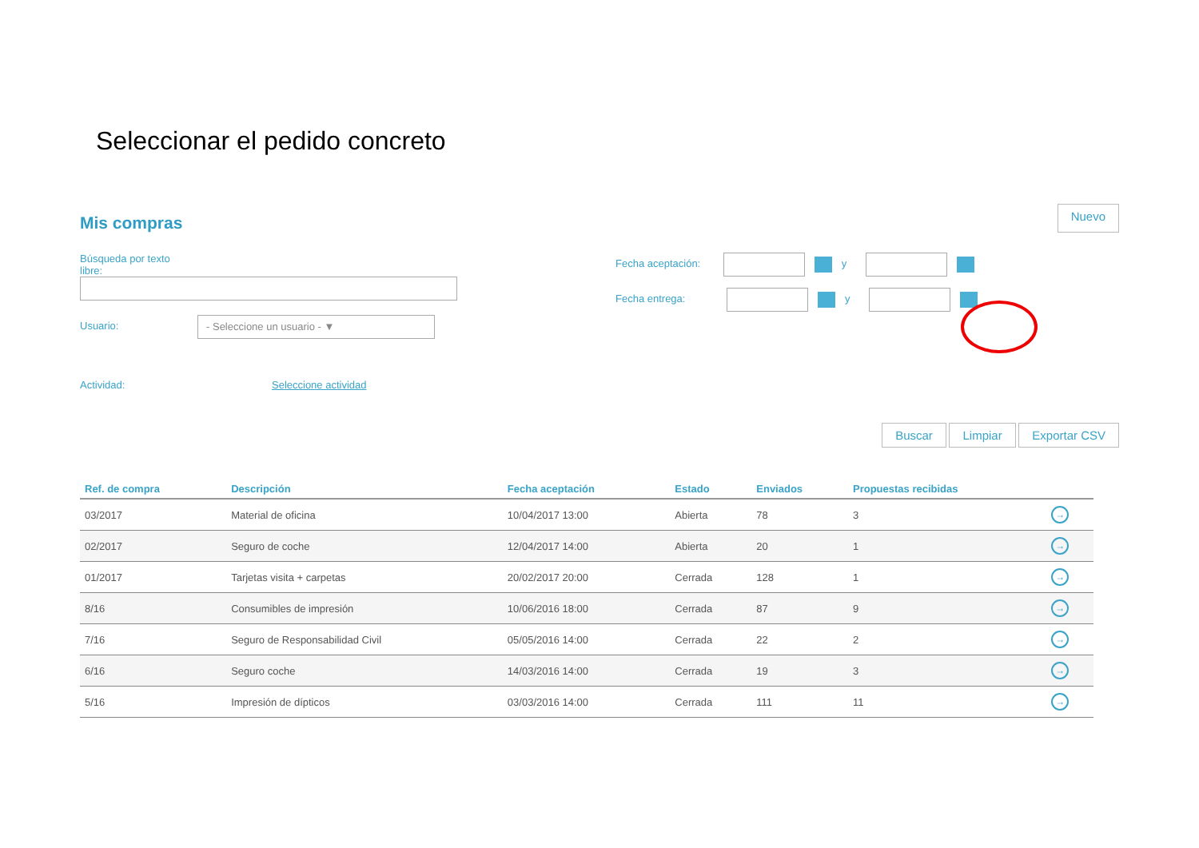Seleccionar el pedido concreto
Mis compras
Nuevo
Búsqueda por texto
libre:
Usuario: - Seleccione un usuario - ▼
Actividad: Seleccione actividad
Fecha aceptación: y
Fecha entrega: y
Buscar Limpiar Exportar CSV
| Ref. de compra | Descripción | Fecha aceptación | Estado | Enviados | Propuestas recibidas | |
| --- | --- | --- | --- | --- | --- | --- |
| 03/2017 | Material de oficina | 10/04/2017 13:00 | Abierta | 78 | 3 | → |
| 02/2017 | Seguro de coche | 12/04/2017 14:00 | Abierta | 20 | 1 | → |
| 01/2017 | Tarjetas visita + carpetas | 20/02/2017 20:00 | Cerrada | 128 | 1 | → |
| 8/16 | Consumibles de impresión | 10/06/2016 18:00 | Cerrada | 87 | 9 | → |
| 7/16 | Seguro de Responsabilidad Civil | 05/05/2016 14:00 | Cerrada | 22 | 2 | → |
| 6/16 | Seguro coche | 14/03/2016 14:00 | Cerrada | 19 | 3 | → |
| 5/16 | Impresión de dípticos | 03/03/2016 14:00 | Cerrada | 111 | 11 | → |